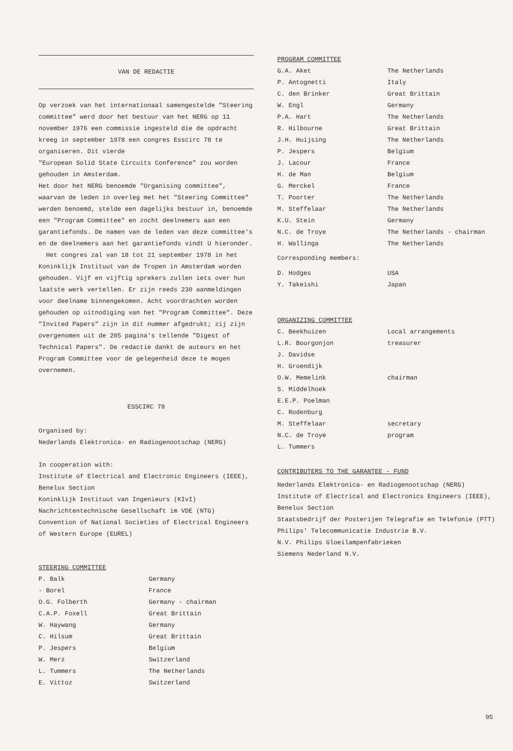VAN DE REDACTIE
Op verzoek van het internationaal samengestelde "Steering committee" werd door het bestuur van het NERG op 11 november 1976 een commissie ingesteld die de opdracht kreeg in september 1978 een congres Esscirc 78 te organiseren. Dit vierde
"European Solid State Circuits Conference" zou worden gehouden in Amsterdam.
Het door het NERG benoemde "Organising committee", waarvan de leden in overleg met het "Steering Committee" werden benoemd, stelde een dagelijks bestuur in, benoemde een "Program Committee" en zocht deelnemers aan een garantiefonds. De namen van de leden van deze committee's en de deelnemers aan het garantiefonds vindt U hieronder.
Het congres zal van 18 tot 21 september 1978 in het Koninklijk Instituut van de Tropen in Amsterdam worden gehouden. Vijf en vijftig sprekers zullen iets over hun laatste werk vertellen. Er zijn reeds 230 aanmeldingen voor deelname binnengekomen. Acht voordrachten worden gehouden op uitnodiging van het "Program Committee". Deze "Invited Papers" zijn in dit nummer afgedrukt; zij zijn overgenomen uit de 205 pagina's tellende "Digest of Technical Papers". De redactie dankt de auteurs en het Program Committee voor de gelegenheid deze te mogen overnemen.
ESSCIRC 78
Organised by:
Nederlands Elektronica- en Radiogenootschap (NERG)
In cooperation with:
Institute of Electrical and Electronic Engineers (IEEE), Benelux Section
Koninklijk Instituut van Ingenieurs (KIvI)
Nachrichtentechnische Gesellschaft im VDE (NTG)
Convention of National Societies of Electrical Engineers of Western Europe (EUREL)
STEERING COMMITTEE
| P. Balk | Germany |
| - Borel | France |
| O.G. Folberth | Germany - chairman |
| C.A.P. Foxell | Great Brittain |
| W. Haywang | Germany |
| C. Hilsum | Great Brittain |
| P. Jespers | Belgium |
| W. Merz | Switzerland |
| L. Tummers | The Netherlands |
| E. Vittoz | Switzerland |
PROGRAM COMMITTEE
| G.A. Aket | The Netherlands |
| P. Antognetti | Italy |
| C. den Brinker | Great Brittain |
| W. Engl | Germany |
| P.A. Hart | The Netherlands |
| R. Hilbourne | Great Brittain |
| J.H. Huijsing | The Netherlands |
| P. Jespers | Belgium |
| J. Lacour | France |
| H. de Man | Belgium |
| G. Merckel | France |
| T. Poorter | The Netherlands |
| M. Steffelaar | The Netherlands |
| K.U. Stein | Germany |
| N.C. de Troye | The Netherlands - chairman |
| H. Wallinga | The Netherlands |
| Corresponding members: | |
| D. Hodges | USA |
| Y. Takeishi | Japan |
ORGANIZING COMMITTEE
| C. Beekhuizen | Local arrangements |
| L.R. Bourgonjon | treasurer |
| J. Davidse | |
| H. Groendijk | |
| O.W. Memelink | chairman |
| S. Middelhoek | |
| E.E.P. Poelman | |
| C. Rodenburg | |
| M. Steffelaar | secretary |
| N.C. de Troye | program |
| L. Tummers | |
CONTRIBUTERS TO THE GARANTEE - FUND
Nederlands Elektronica- en Radiogenootschap (NERG)
Institute of Electrical and Electronics Engineers (IEEE), Benelux Section
Staatsbedrijf der Posterijen Telegrafie en Telefonie (PTT)
Philips' Telecommunicatie Industrie B.V.
N.V. Philips Gloeilampenfabrieken
Siemens Nederland N.V.
95